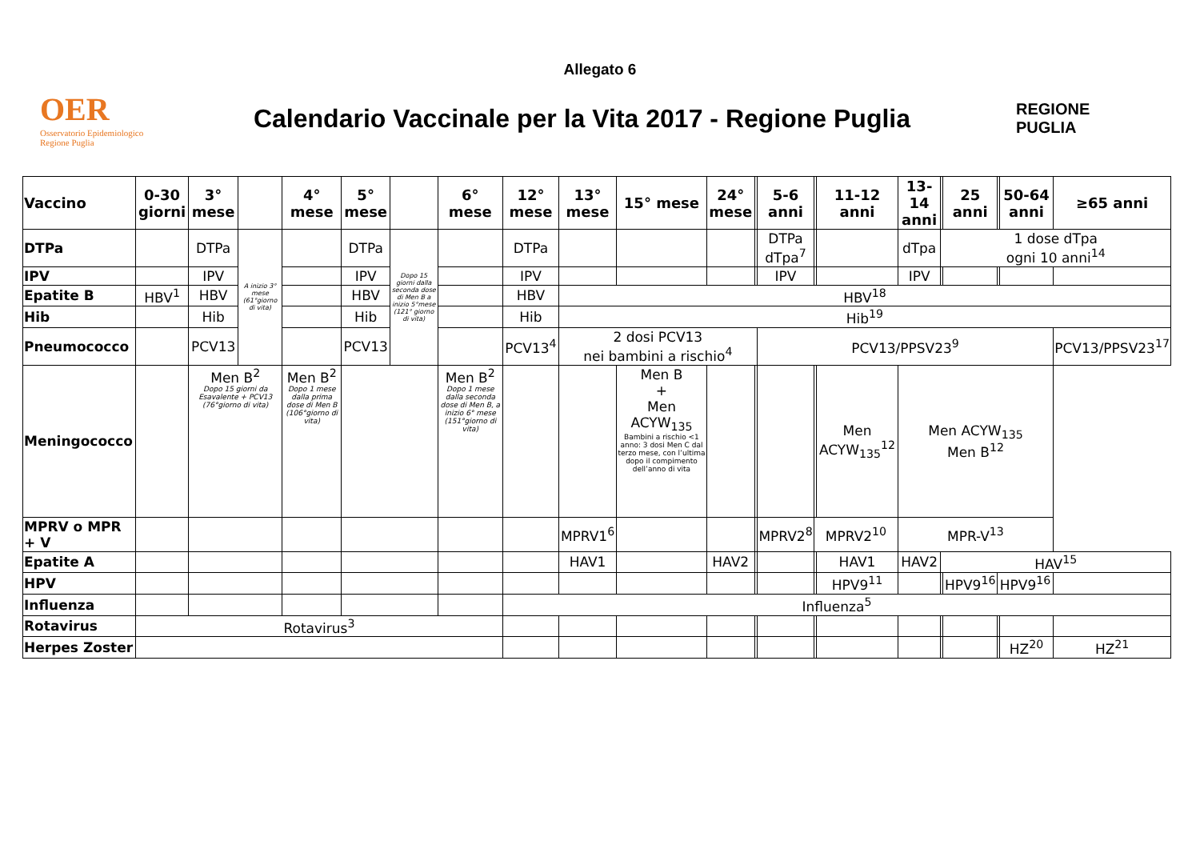Allegato 6
OER
Osservatorio Epidemiologico Regione Puglia
Calendario Vaccinale per la Vita 2017 - Regione Puglia
REGIONE
PUGLIA
| Vaccino | 0-30 giorni | 3° mese | | 4° mese | 5° mese | | 6° mese | 12° mese | 13° mese | 15° mese | 24° mese | | 5-6 anni | | 11-12 anni | 13-14 anni | | 25 anni | | 50-64 anni | ≥65 anni |
| --- | --- | --- | --- | --- | --- | --- | --- | --- | --- | --- | --- | --- | --- | --- | --- | --- | --- | --- | --- | --- | --- |
| DTPa | | DTPa | A inizio 3° mese (61°giorno di vita) | | DTPa | Dopo 15 giorni dalla seconda dose di Men B a inizio 5°mese (121° giorno di vita) | | DTPa | | | | | DTPa dTpa<sup>7</sup> | | | dTpa | 1 dose dTpa ogni 10 anni<sup>14</sup> | | | | |
| IPV | | IPV | | | IPV | | | IPV | | | | | IPV | | | IPV | | | | | |
| Epatite B | HBV<sup>1</sup> | HBV | | | HBV | | | HBV | HBV<sup>18</sup> | | | | | | | | | | | | |
| Hib | | Hib | | | Hib | | | Hib | Hib<sup>19</sup> | | | | | | | | | | | | |
| Pneumococco | | PCV13 | | | PCV13 | | | PCV13<sup>4</sup> | 2 dosi PCV13 nei bambini a rischio<sup>4</sup> | | | | PCV13/PPSV23<sup>9</sup> | | | | | | | | PCV13/PPSV23<sup>17</sup> |
| Meningococco | | Men B<sup>2</sup> Dopo 15 giorni da Esavalente + PCV13 (76°giorno di vita) | | Men B<sup>2</sup> Dopo 1 mese dalla prima dose di Men B (106°giorno di vita) | | | Men B<sup>2</sup> Dopo 1 mese dalla seconda dose di Men B, a inizio 6° mese (151°giorno di vita) | | | Men B + Men ACYW<sub>135</sub> Bambini a rischio <1 anno: 3 dosi Men C dal terzo mese, con l’ultima dopo il compimento dell’anno di vita | | | | | Men ACYW<sub>135</sub><sup>12</sup> | Men ACYW<sub>135</sub> Men B<sup>12</sup> | | | | | |
| MPRV o MPR + V | | | | | | | | | MPRV1<sup>6</sup> | | | | MPRV2<sup>8</sup> | MPRV2<sup>10</sup> | | MPR-V<sup>13</sup> | | | | | |
| Epatite A | | | | | | | | | HAV1 | | HAV2 | | | | HAV1 | HAV2 | HAV<sup>15</sup> | | | | |
| HPV | | | | | | | | | | | | | | | HPV9<sup>11</sup> | | | HPV9<sup>16</sup> | HPV9<sup>16</sup> | | |
| Influenza | | | | | | | | Influenza<sup>5</sup> | | | | | | | | | | | | | |
| Rotavirus | Rotavirus<sup>3</sup> | | | | | | | | | | | | | | | | | | | | |
| Herpes Zoster | | | | | | | | | | | | | | | | | | | | HZ<sup>20</sup> | HZ<sup>21</sup> |